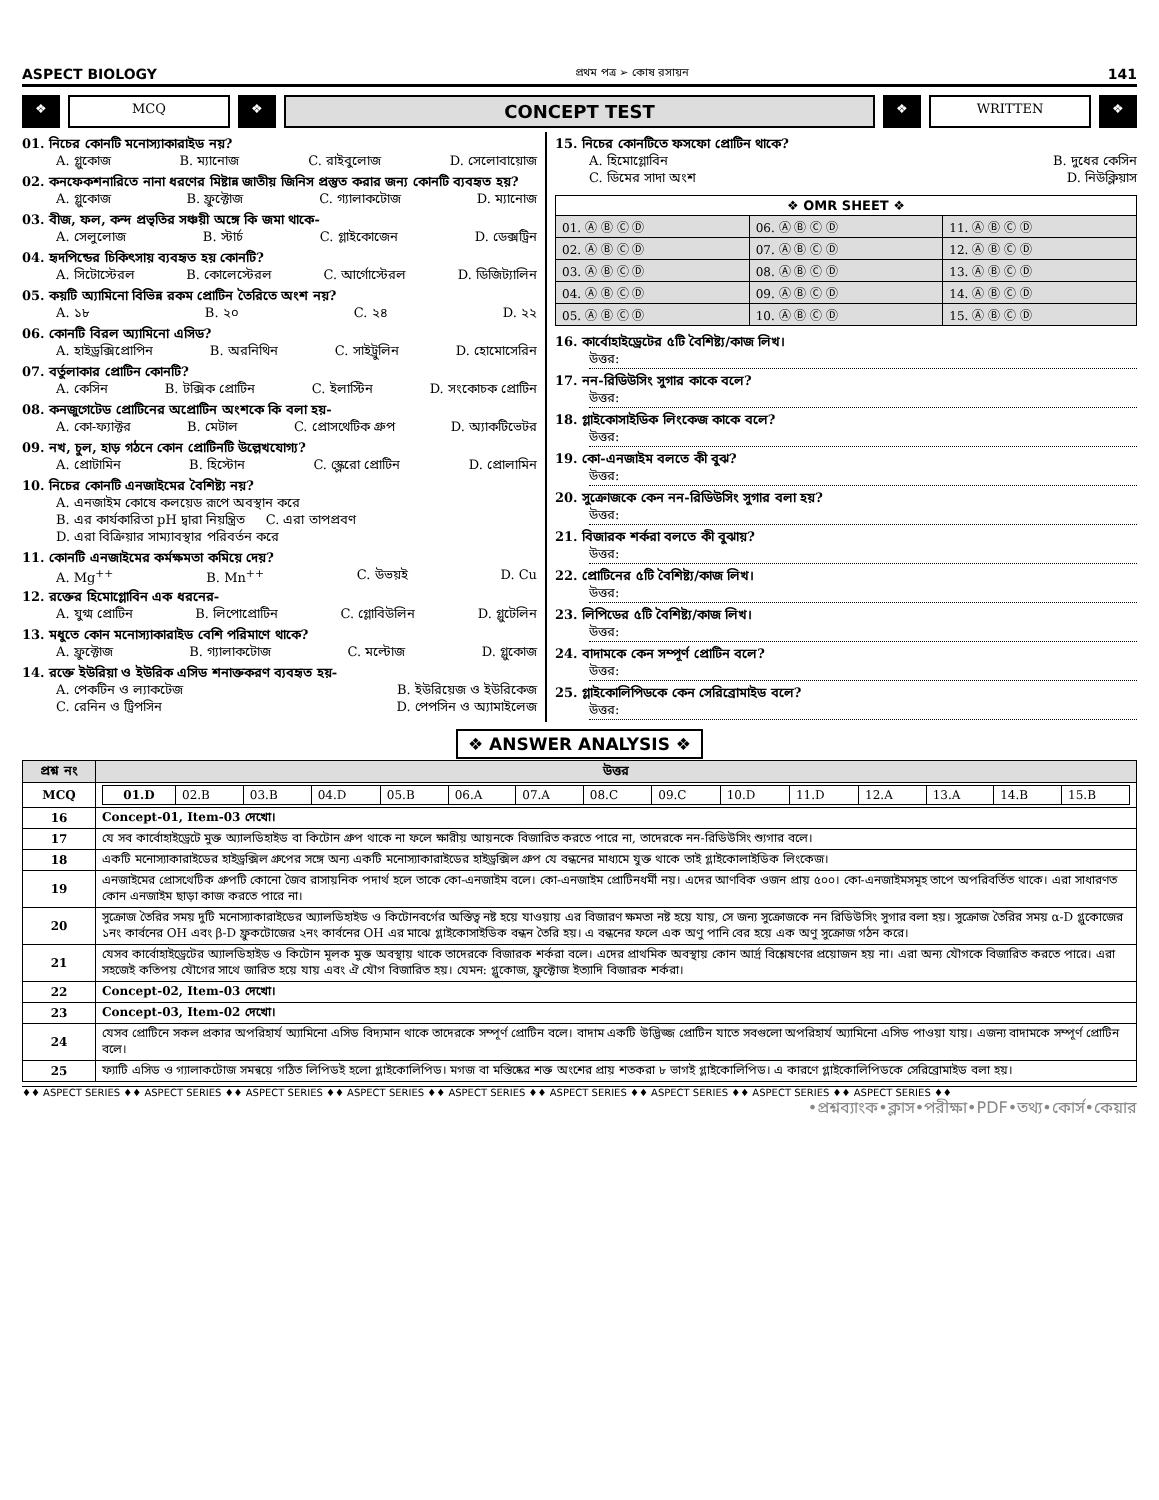ASPECT BIOLOGY প্রথম পত্র ➢ কোষ রসায়ন 141
❖ MCQ ❖
CONCEPT TEST
❖ WRITTEN ❖
01. নিচের কোনটি মনোস্যাকারাইড নয়?
A. গ্লুকোজ B. ম্যানোজ C. রাইবুলোজ D. সেলোবায়োজ
02. কনফেকশনারিতে নানা ধরণের মিষ্টান্ন জাতীয় জিনিস প্রস্তুত করার জন্য কোনটি ব্যবহৃত হয়?
A. গ্লুকোজ B. ফ্রুক্টোজ C. গ্যালাকটোজ D. ম্যানোজ
03. বীজ, ফল, কন্দ প্রভৃতির সঞ্চয়ী অঙ্গে কি জমা থাকে-
A. সেলুলোজ B. স্টার্চ C. গ্লাইকোজেন D. ডেক্সট্রিন
04. হৃদপিন্ডের চিকিৎসায় ব্যবহৃত হয় কোনটি?
A. সিটোস্টেরল B. কোলেস্টেরল C. আর্গোস্টেরল D. ডিজিট্যালিন
05. কয়টি অ্যামিনো বিভিন্ন রকম প্রোটিন তৈরিতে অংশ নয়?
A. ১৮ B. ২০ C. ২৪ D. ২২
06. কোনটি বিরল অ্যামিনো এসিড?
A. হাইড্রক্সিপ্রোপিন B. অরনিথিন C. সাইট্রুলিন D. হোমোসেরিন
07. বর্তুলাকার প্রোটিন কোনটি?
A. কেসিন B. টক্সিক প্রোটিন C. ইলাস্টিন D. সংকোচক প্রোটিন
08. কনজুগেটেড প্রোটিনের অপ্রোটিন অংশকে কি বলা হয়-
A. কো-ফ্যাক্টর B. মেটাল C. প্রোসথেটিক গ্রুপ D. অ্যাকটিভেটর
09. নখ, চুল, হাড় গঠনে কোন প্রোটিনটি উল্লেখযোগ্য?
A. প্রোটামিন B. হিস্টোন C. স্ক্লেরো প্রোটিন D. প্রোলামিন
10. নিচের কোনটি এনজাইমের বৈশিষ্ট্য নয়?
A. এনজাইম কোষে কলয়েড রূপে অবস্থান করে
B. এর কার্যকারিতা pH দ্বারা নিয়ন্ত্রিত C. এরা তাপপ্রবণ
D. এরা বিক্রিয়ার সাম্যাবস্থার পরিবর্তন করে
11. কোনটি এনজাইমের কর্মক্ষমতা কমিয়ে দেয়?
A. Mg<sup>++</sup> B. Mn<sup>++</sup> C. উভয়ই D. Cu
12. রক্তের হিমোগ্লোবিন এক ধরনের-
A. যুগ্ম প্রোটিন B. লিপোপ্রোটিন C. গ্লোবিউলিন D. গ্লুটেলিন
13. মধুতে কোন মনোস্যাকারাইড বেশি পরিমাণে থাকে?
A. ফ্রুক্টোজ B. গ্যালাকটোজ C. মল্টোজ D. গ্লুকোজ
14. রক্তে ইউরিয়া ও ইউরিক এসিড শনাক্তকরণ ব্যবহৃত হয়-
A. পেকটিন ও ল্যাকটেজ B. ইউরিয়েজ ও ইউরিকেজ
C. রেনিন ও ট্রিপসিন D. পেপসিন ও অ্যামাইলেজ
15. নিচের কোনটিতে ফসফো প্রোটিন থাকে?
A. হিমোগ্লোবিন B. দুধের কেসিন
C. ডিমের সাদা অংশ D. নিউক্লিয়াস
| ❖ OMR SHEET ❖ | | |
| --- | --- | --- |
| 01. Ⓐ Ⓑ Ⓒ Ⓓ | 06. Ⓐ Ⓑ Ⓒ Ⓓ | 11. Ⓐ Ⓑ Ⓒ Ⓓ |
| 02. Ⓐ Ⓑ Ⓒ Ⓓ | 07. Ⓐ Ⓑ Ⓒ Ⓓ | 12. Ⓐ Ⓑ Ⓒ Ⓓ |
| 03. Ⓐ Ⓑ Ⓒ Ⓓ | 08. Ⓐ Ⓑ Ⓒ Ⓓ | 13. Ⓐ Ⓑ Ⓒ Ⓓ |
| 04. Ⓐ Ⓑ Ⓒ Ⓓ | 09. Ⓐ Ⓑ Ⓒ Ⓓ | 14. Ⓐ Ⓑ Ⓒ Ⓓ |
| 05. Ⓐ Ⓑ Ⓒ Ⓓ | 10. Ⓐ Ⓑ Ⓒ Ⓓ | 15. Ⓐ Ⓑ Ⓒ Ⓓ |
16. কার্বোহাইড্রেটের ৫টি বৈশিষ্ট্য/কাজ লিখ।
উত্তর:
17. নন-রিডিউসিং সুগার কাকে বলে?
উত্তর:
18. গ্লাইকোসাইডিক লিংকেজ কাকে বলে?
উত্তর:
19. কো-এনজাইম বলতে কী বুঝ?
উত্তর:
20. সুক্রোজকে কেন নন-রিডিউসিং সুগার বলা হয়?
উত্তর:
21. বিজারক শর্করা বলতে কী বুঝায়?
উত্তর:
22. প্রোটিনের ৫টি বৈশিষ্ট্য/কাজ লিখ।
উত্তর:
23. লিপিডের ৫টি বৈশিষ্ট্য/কাজ লিখ।
উত্তর:
24. বাদামকে কেন সম্পূর্ণ প্রোটিন বলে?
উত্তর:
25. গ্লাইকোলিপিডকে কেন সেরিব্রোমাইড বলে?
উত্তর:
❖ ANSWER ANALYSIS ❖
| প্রশ্ন নং | উত্তর |
| --- | --- |
| MCQ | / 01.D / 02.B / 03.B / 04.D / 05.B / 06.A / 07.A / 08.C / 09.C / 10.D / 11.D / 12.A / 13.A / 14.B / 15.B / |
| 16 | Concept-01, Item-03 দেখো। |
| 17 | যে সব কার্বোহাইড্রেটে মুক্ত অ্যালডিহাইড বা কিটোন গ্রুপ থাকে না ফলে ক্ষারীয় আয়নকে বিজারিত করতে পারে না, তাদেরকে নন-রিডিউসিং শ্যুগার বলে। |
| 18 | একটি মনোস্যাকারাইডের হাইড্রক্সিল গ্রুপের সঙ্গে অন্য একটি মনোস্যাকারাইডের হাইড্রক্সিল গ্রুপ যে বন্ধনের মাধ্যমে যুক্ত থাকে তাই গ্লাইকোলাইডিক লিংকেজ। |
| 19 | এনজাইমের প্রোসথেটিক গ্রুপটি কোনো জৈব রাসায়নিক পদার্থ হলে তাকে কো-এনজাইম বলে। কো-এনজাইম প্রোটিনধর্মী নয়। এদের আণবিক ওজন প্রায় ৫০০। কো-এনজাইমসমূহ তাপে অপরিবর্তিত থাকে। এরা সাধারণত কোন এনজাইম ছাড়া কাজ করতে পারে না। |
| 20 | সুক্রোজ তৈরির সময় দুটি মনোস্যাকারাইডের অ্যালডিহাইড ও কিটোনবর্গের অস্তিত্ব নষ্ট হয়ে যাওয়ায় এর বিজারণ ক্ষমতা নষ্ট হয়ে যায়, সে জন্য সুক্রোজকে নন রিডিউসিং সুগার বলা হয়। সুক্রোজ তৈরির সময় α-D গ্লুকোজের ১নং কার্বনের OH এবং β-D ফ্রুকটোজের ২নং কার্বনের OH এর মাঝে গ্লাইকোসাইডিক বন্ধন তৈরি হয়। এ বন্ধনের ফলে এক অণু পানি বের হয়ে এক অণু সুক্রোজ গঠন করে। |
| 21 | যেসব কার্বোহাইড্রেটের অ্যালডিহাইড ও কিটোন মূলক মুক্ত অবস্থায় থাকে তাদেরকে বিজারক শর্করা বলে। এদের প্রাথমিক অবস্থায় কোন আর্দ্র বিশ্লেষণের প্রয়োজন হয় না। এরা অন্য যৌগকে বিজারিত করতে পারে। এরা সহজেই কতিপয় যৌগের সাথে জারিত হয়ে যায় এবং ঐ যৌগ বিজারিত হয়। যেমন: গ্লুকোজ, ফ্রুক্টোজ ইত্যাদি বিজারক শর্করা। |
| 22 | Concept-02, Item-03 দেখো। |
| 23 | Concept-03, Item-02 দেখো। |
| 24 | যেসব প্রোটিনে সকল প্রকার অপরিহার্য অ্যামিনো এসিড বিদ্যমান থাকে তাদেরকে সম্পূর্ণ প্রোটিন বলে। বাদাম একটি উদ্ভিজ্জ প্রোটিন যাতে সবগুলো অপরিহার্য অ্যামিনো এসিড পাওয়া যায়। এজন্য বাদামকে সম্পূর্ণ প্রোটিন বলে। |
| 25 | ফ্যাটি এসিড ও গ্যালাকটোজ সমন্বয়ে গঠিত লিপিডই হলো গ্লাইকোলিপিড। মগজ বা মস্তিষ্কের শক্ত অংশের প্রায় শতকরা ৮ ভাগই গ্লাইকোলিপিড। এ কারণে গ্লাইকোলিপিডকে সেরিব্রোমাইড বলা হয়। |
♦♦ ASPECT SERIES ♦♦ ASPECT SERIES ♦♦ ASPECT SERIES ♦♦ ASPECT SERIES ♦♦ ASPECT SERIES ♦♦ ASPECT SERIES ♦♦ ASPECT SERIES ♦♦ ASPECT SERIES ♦♦ ASPECT SERIES ♦♦
•প্রশ্নব্যাংক•ক্লাস•পরীক্ষা•PDF•তথ্য•কোর্স•কেয়ার